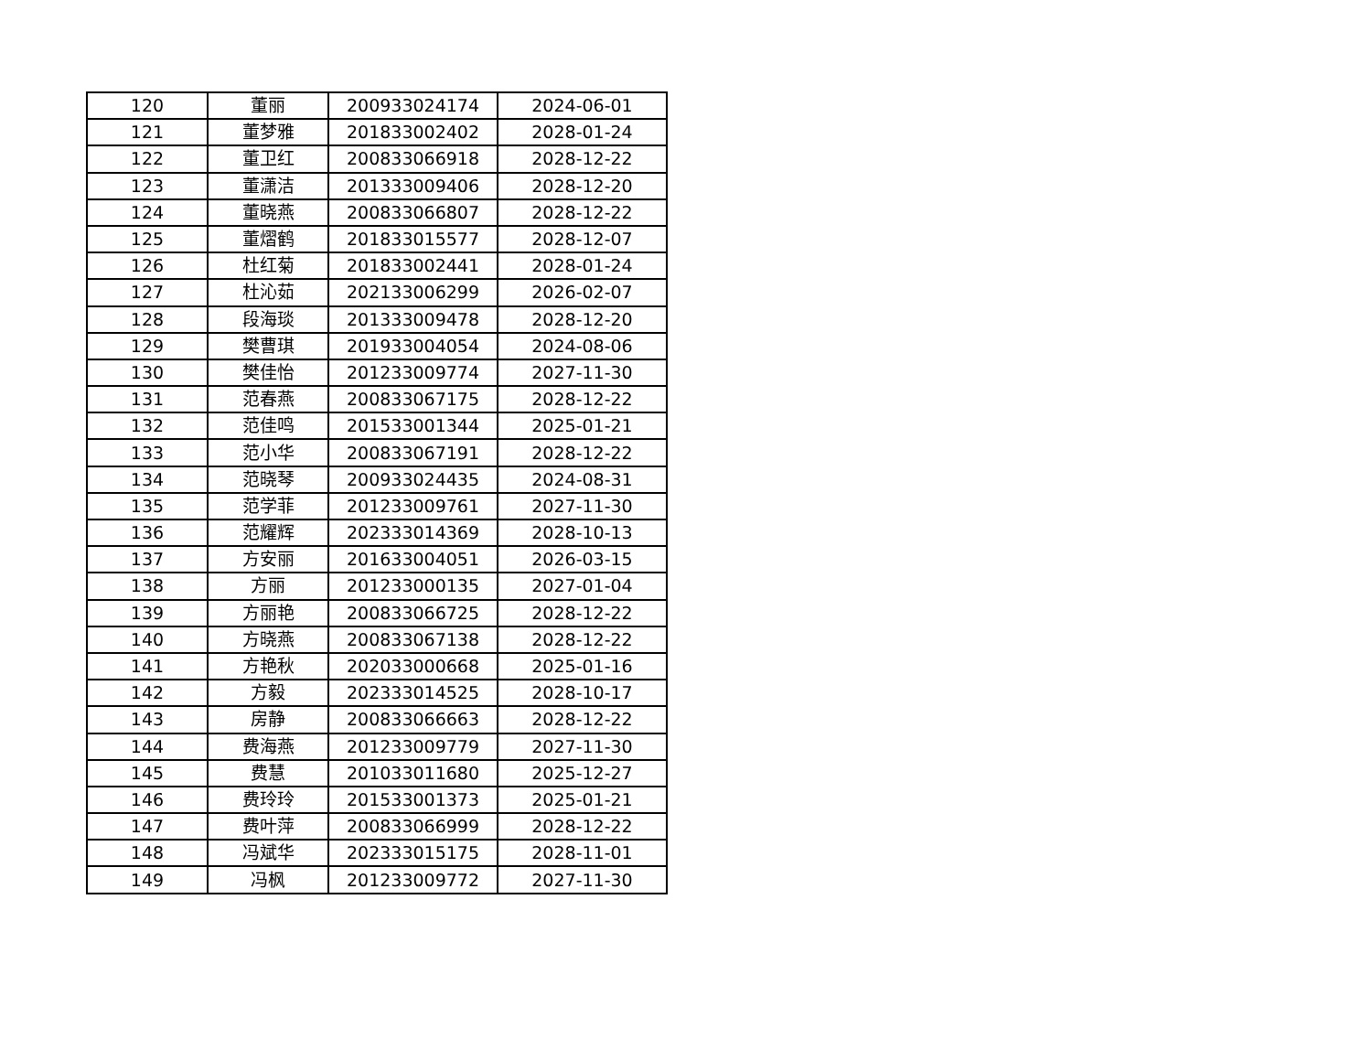| 120 | 董丽 | 200933024174 | 2024-06-01 |
| 121 | 董梦雅 | 201833002402 | 2028-01-24 |
| 122 | 董卫红 | 200833066918 | 2028-12-22 |
| 123 | 董潇洁 | 201333009406 | 2028-12-20 |
| 124 | 董晓燕 | 200833066807 | 2028-12-22 |
| 125 | 董熠鹤 | 201833015577 | 2028-12-07 |
| 126 | 杜红菊 | 201833002441 | 2028-01-24 |
| 127 | 杜沁茹 | 202133006299 | 2026-02-07 |
| 128 | 段海琰 | 201333009478 | 2028-12-20 |
| 129 | 樊曹琪 | 201933004054 | 2024-08-06 |
| 130 | 樊佳怡 | 201233009774 | 2027-11-30 |
| 131 | 范春燕 | 200833067175 | 2028-12-22 |
| 132 | 范佳鸣 | 201533001344 | 2025-01-21 |
| 133 | 范小华 | 200833067191 | 2028-12-22 |
| 134 | 范晓琴 | 200933024435 | 2024-08-31 |
| 135 | 范学菲 | 201233009761 | 2027-11-30 |
| 136 | 范耀辉 | 202333014369 | 2028-10-13 |
| 137 | 方安丽 | 201633004051 | 2026-03-15 |
| 138 | 方丽 | 201233000135 | 2027-01-04 |
| 139 | 方丽艳 | 200833066725 | 2028-12-22 |
| 140 | 方晓燕 | 200833067138 | 2028-12-22 |
| 141 | 方艳秋 | 202033000668 | 2025-01-16 |
| 142 | 方毅 | 202333014525 | 2028-10-17 |
| 143 | 房静 | 200833066663 | 2028-12-22 |
| 144 | 费海燕 | 201233009779 | 2027-11-30 |
| 145 | 费慧 | 201033011680 | 2025-12-27 |
| 146 | 费玲玲 | 201533001373 | 2025-01-21 |
| 147 | 费叶萍 | 200833066999 | 2028-12-22 |
| 148 | 冯斌华 | 202333015175 | 2028-11-01 |
| 149 | 冯枫 | 201233009772 | 2027-11-30 |